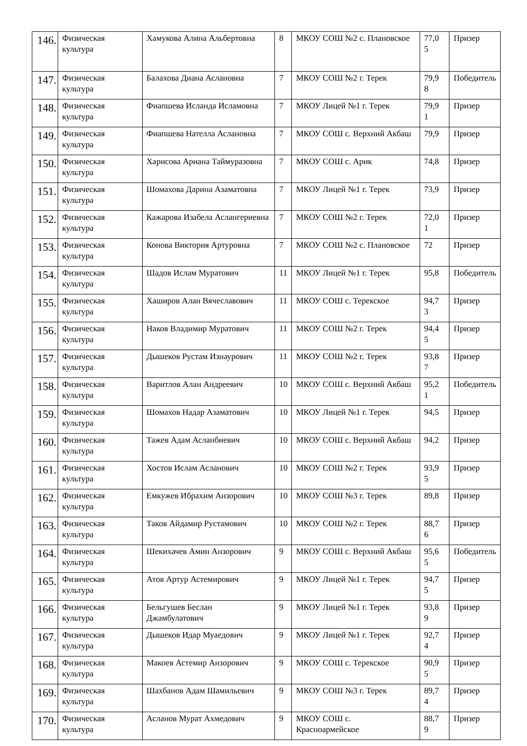| 146. | Физическая культура | Хамукова Алина Альбертовна | 8 | МКОУ СОШ №2 с. Плановское | 77,0 5 | Призер |
| 147. | Физическая культура | Балахова Диана Аслановна | 7 | МКОУ СОШ №2 г. Терек | 79,9 8 | Победитель |
| 148. | Физическая культура | Фиапшева Исланда Исламовна | 7 | МКОУ Лицей №1 г. Терек | 79,9 1 | Призер |
| 149. | Физическая культура | Фиапшева Нателла Аслановна | 7 | МКОУ СОШ с. Верхний Акбаш | 79,9 | Призер |
| 150. | Физическая культура | Харисова Ариана Таймуразовна | 7 | МКОУ СОШ с. Арик | 74,8 | Призер |
| 151. | Физическая культура | Шомахова Дарина Азаматовна | 7 | МКОУ Лицей №1 г. Терек | 73,9 | Призер |
| 152. | Физическая культура | Кажарова Изабела Аслангериевна | 7 | МКОУ СОШ №2 г. Терек | 72,0 1 | Призер |
| 153. | Физическая культура | Конова Виктория Артуровна | 7 | МКОУ СОШ №2 с. Плановское | 72 | Призер |
| 154. | Физическая культура | Шадов Ислам Муратович | 11 | МКОУ Лицей №1 г. Терек | 95,8 | Победитель |
| 155. | Физическая культура | Хаширов Алан Вячеславович | 11 | МКОУ СОШ с. Терекское | 94,7 3 | Призер |
| 156. | Физическая культура | Наков Владимир Муратович | 11 | МКОУ СОШ №2 г. Терек | 94,4 5 | Призер |
| 157. | Физическая культура | Дышеков Рустам Изнаурович | 11 | МКОУ СОШ №2 г. Терек | 93,8 7 | Призер |
| 158. | Физическая культура | Варитлов Алан Андреевич | 10 | МКОУ СОШ с. Верхний Акбаш | 95,2 1 | Победитель |
| 159. | Физическая культура | Шомахов Надар Азаматович | 10 | МКОУ Лицей №1 г. Терек | 94,5 | Призер |
| 160. | Физическая культура | Тажев Адам Асланбиевич | 10 | МКОУ СОШ с. Верхний Акбаш | 94,2 | Призер |
| 161. | Физическая культура | Хостов Ислам Асланович | 10 | МКОУ СОШ №2 г. Терек | 93,9 5 | Призер |
| 162. | Физическая культура | Емкужев Ибрахим Анзорович | 10 | МКОУ СОШ №3 г. Терек | 89,8 | Призер |
| 163. | Физическая культура | Таков Айдамир Рустамович | 10 | МКОУ СОШ №2 г. Терек | 88,7 6 | Призер |
| 164. | Физическая культура | Шекихачев Амин Анзорович | 9 | МКОУ СОШ с. Верхний Акбаш | 95,6 5 | Победитель |
| 165. | Физическая культура | Атов Артур Астемирович | 9 | МКОУ Лицей №1 г. Терек | 94,7 5 | Призер |
| 166. | Физическая культура | Бельгушев Беслан Джамбулатович | 9 | МКОУ Лицей №1 г. Терек | 93,8 9 | Призер |
| 167. | Физическая культура | Дышеков Идар Муаедович | 9 | МКОУ Лицей №1 г. Терек | 92,7 4 | Призер |
| 168. | Физическая культура | Макоев Астемир Анзорович | 9 | МКОУ СОШ с. Терекское | 90,9 5 | Призер |
| 169. | Физическая культура | Шахбанов Адам Шамильевич | 9 | МКОУ СОШ №3 г. Терек | 89,7 4 | Призер |
| 170. | Физическая культура | Асланов Мурат Ахмедович | 9 | МКОУ СОШ с. Красноармейское | 88,7 9 | Призер |